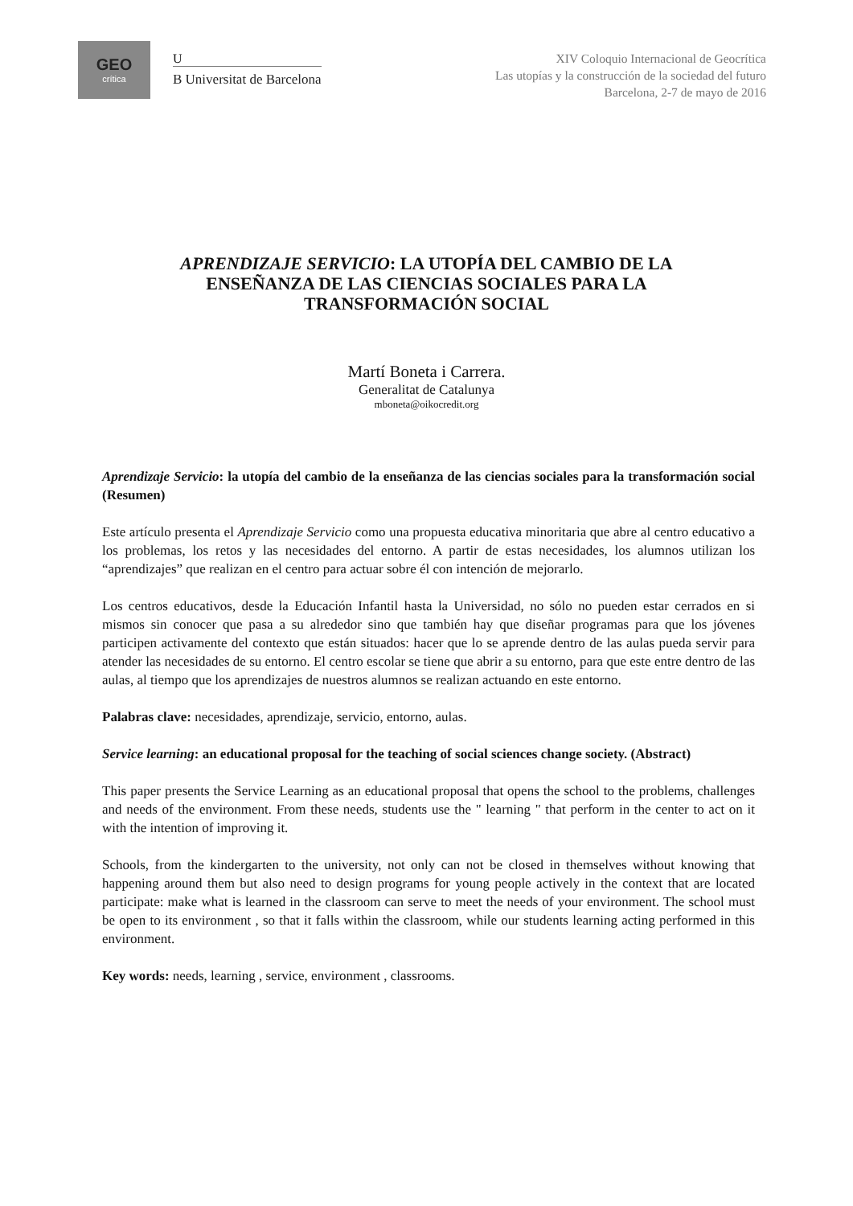GEO
crítica
U
B Universitat de Barcelona
XIV Coloquio Internacional de Geocrítica
Las utopías y la construcción de la sociedad del futuro
Barcelona, 2-7 de mayo de 2016
APRENDIZAJE SERVICIO: LA UTOPÍA DEL CAMBIO DE LA ENSEÑANZA DE LAS CIENCIAS SOCIALES PARA LA TRANSFORMACIÓN SOCIAL
Martí Boneta i Carrera.
Generalitat de Catalunya
mboneta@oikocredit.org
Aprendizaje Servicio: la utopía del cambio de la enseñanza de las ciencias sociales para la transformación social (Resumen)
Este artículo presenta el Aprendizaje Servicio como una propuesta educativa minoritaria que abre al centro educativo a los problemas, los retos y las necesidades del entorno. A partir de estas necesidades, los alumnos utilizan los “aprendizajes” que realizan en el centro para actuar sobre él con intención de mejorarlo.
Los centros educativos, desde la Educación Infantil hasta la Universidad, no sólo no pueden estar cerrados en si mismos sin conocer que pasa a su alrededor sino que también hay que diseñar programas para que los jóvenes participen activamente del contexto que están situados: hacer que lo se aprende dentro de las aulas pueda servir para atender las necesidades de su entorno. El centro escolar se tiene que abrir a su entorno, para que este entre dentro de las aulas, al tiempo que los aprendizajes de nuestros alumnos se realizan actuando en este entorno.
Palabras clave: necesidades, aprendizaje, servicio, entorno, aulas.
Service learning: an educational proposal for the teaching of social sciences change society. (Abstract)
This paper presents the Service Learning as an educational proposal that opens the school to the problems, challenges and needs of the environment. From these needs, students use the " learning " that perform in the center to act on it with the intention of improving it.
Schools, from the kindergarten to the university, not only can not be closed in themselves without knowing that happening around them but also need to design programs for young people actively in the context that are located participate: make what is learned in the classroom can serve to meet the needs of your environment. The school must be open to its environment , so that it falls within the classroom, while our students learning acting performed in this environment.
Key words: needs, learning , service, environment , classrooms.